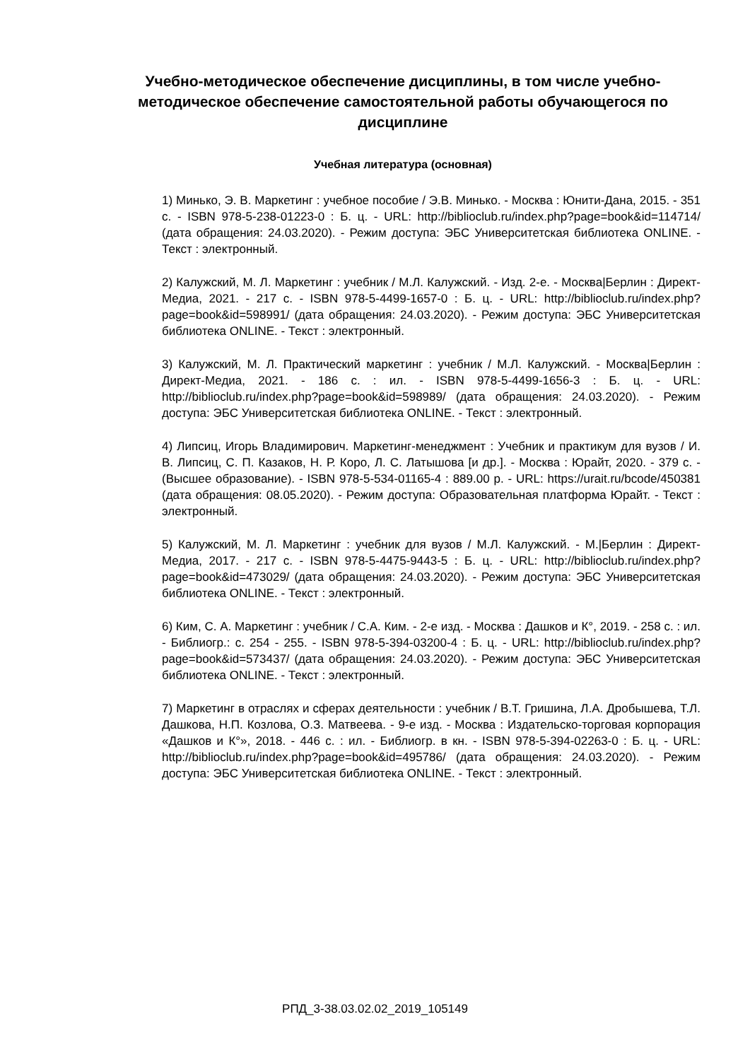Учебно-методическое обеспечение дисциплины, в том числе учебно-методическое обеспечение самостоятельной работы обучающегося по дисциплине
Учебная литература (основная)
1) Минько, Э. В. Маркетинг : учебное пособие / Э.В. Минько. - Москва : Юнити-Дана, 2015. - 351 с. - ISBN 978-5-238-01223-0 : Б. ц. - URL: http://biblioclub.ru/index.php?page=book&id=114714/ (дата обращения: 24.03.2020). - Режим доступа: ЭБС Университетская библиотека ONLINE. - Текст : электронный.
2) Калужский, М. Л. Маркетинг : учебник / М.Л. Калужский. - Изд. 2-е. - Москва|Берлин : Директ-Медиа, 2021. - 217 с. - ISBN 978-5-4499-1657-0 : Б. ц. - URL: http://biblioclub.ru/index.php?page=book&id=598991/ (дата обращения: 24.03.2020). - Режим доступа: ЭБС Университетская библиотека ONLINE. - Текст : электронный.
3) Калужский, М. Л. Практический маркетинг : учебник / М.Л. Калужский. - Москва|Берлин : Директ-Медиа, 2021. - 186 с. : ил. - ISBN 978-5-4499-1656-3 : Б. ц. - URL: http://biblioclub.ru/index.php?page=book&id=598989/ (дата обращения: 24.03.2020). - Режим доступа: ЭБС Университетская библиотека ONLINE. - Текст : электронный.
4) Липсиц, Игорь Владимирович. Маркетинг-менеджмент : Учебник и практикум для вузов / И. В. Липсиц, С. П. Казаков, Н. Р. Коро, Л. С. Латышова [и др.]. - Москва : Юрайт, 2020. - 379 с. - (Высшее образование). - ISBN 978-5-534-01165-4 : 889.00 р. - URL: https://urait.ru/bcode/450381 (дата обращения: 08.05.2020). - Режим доступа: Образовательная платформа Юрайт. - Текст : электронный.
5) Калужский, М. Л. Маркетинг : учебник для вузов / М.Л. Калужский. - М.|Берлин : Директ-Медиа, 2017. - 217 с. - ISBN 978-5-4475-9443-5 : Б. ц. - URL: http://biblioclub.ru/index.php?page=book&id=473029/ (дата обращения: 24.03.2020). - Режим доступа: ЭБС Университетская библиотека ONLINE. - Текст : электронный.
6) Ким, С. А. Маркетинг : учебник / С.А. Ким. - 2-е изд. - Москва : Дашков и К°, 2019. - 258 с. : ил. - Библиогр.: с. 254 - 255. - ISBN 978-5-394-03200-4 : Б. ц. - URL: http://biblioclub.ru/index.php?page=book&id=573437/ (дата обращения: 24.03.2020). - Режим доступа: ЭБС Университетская библиотека ONLINE. - Текст : электронный.
7) Маркетинг в отраслях и сферах деятельности : учебник / В.Т. Гришина, Л.А. Дробышева, Т.Л. Дашкова, Н.П. Козлова, О.З. Матвеева. - 9-е изд. - Москва : Издательско-торговая корпорация «Дашков и К°», 2018. - 446 с. : ил. - Библиогр. в кн. - ISBN 978-5-394-02263-0 : Б. ц. - URL: http://biblioclub.ru/index.php?page=book&id=495786/ (дата обращения: 24.03.2020). - Режим доступа: ЭБС Университетская библиотека ONLINE. - Текст : электронный.
РПД_3-38.03.02.02_2019_105149